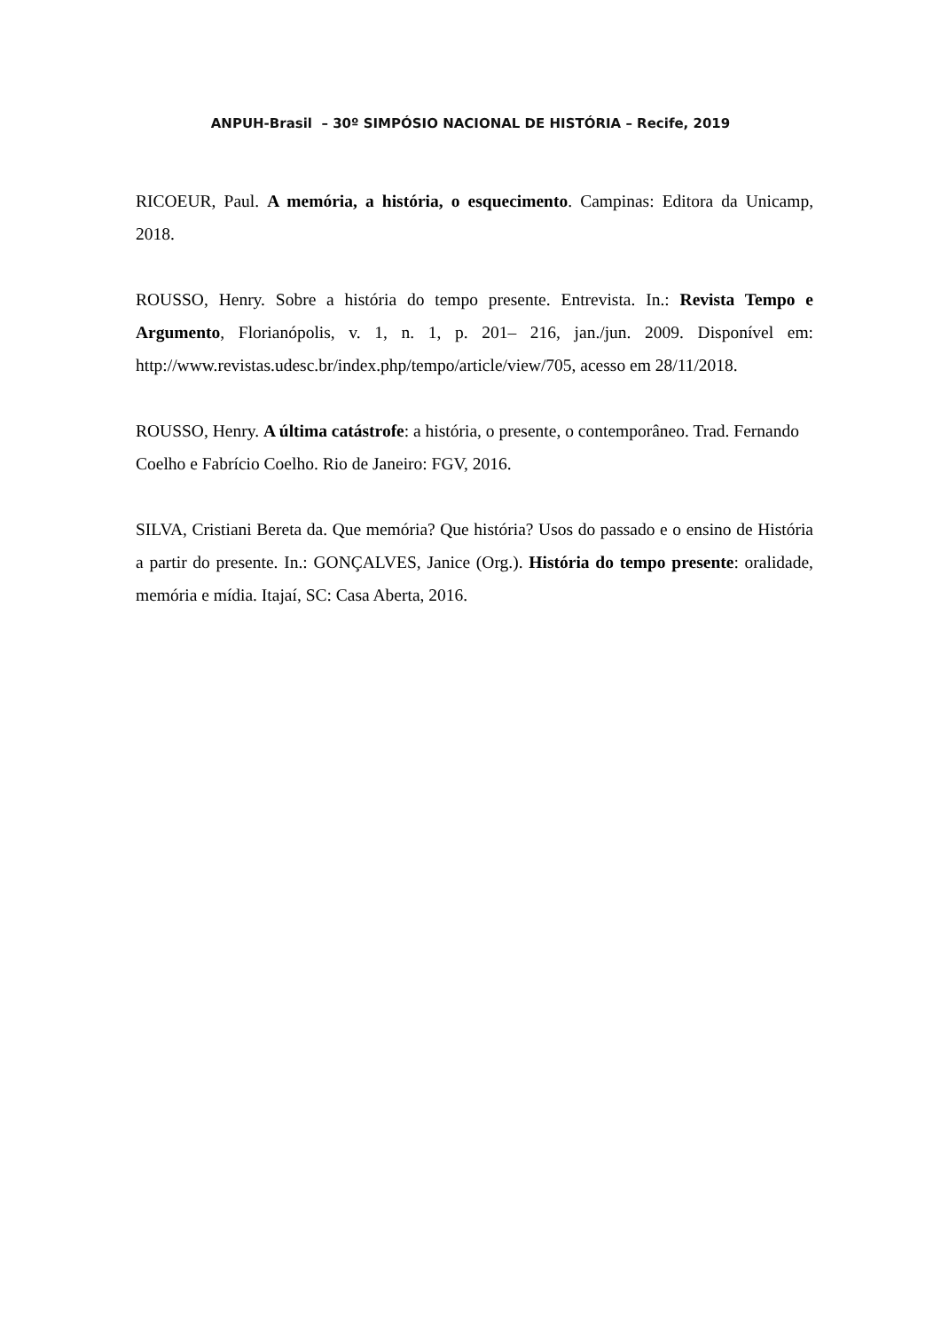ANPUH-Brasil – 30º SIMPÓSIO NACIONAL DE HISTÓRIA – Recife, 2019
RICOEUR, Paul. A memória, a história, o esquecimento. Campinas: Editora da Unicamp, 2018.
ROUSSO, Henry. Sobre a história do tempo presente. Entrevista. In.: Revista Tempo e Argumento, Florianópolis, v. 1, n. 1, p. 201– 216, jan./jun. 2009. Disponível em: http://www.revistas.udesc.br/index.php/tempo/article/view/705, acesso em 28/11/2018.
ROUSSO, Henry. A última catástrofe: a história, o presente, o contemporâneo. Trad. Fernando Coelho e Fabrício Coelho. Rio de Janeiro: FGV, 2016.
SILVA, Cristiani Bereta da. Que memória? Que história? Usos do passado e o ensino de História a partir do presente. In.: GONÇALVES, Janice (Org.). História do tempo presente: oralidade, memória e mídia. Itajaí, SC: Casa Aberta, 2016.